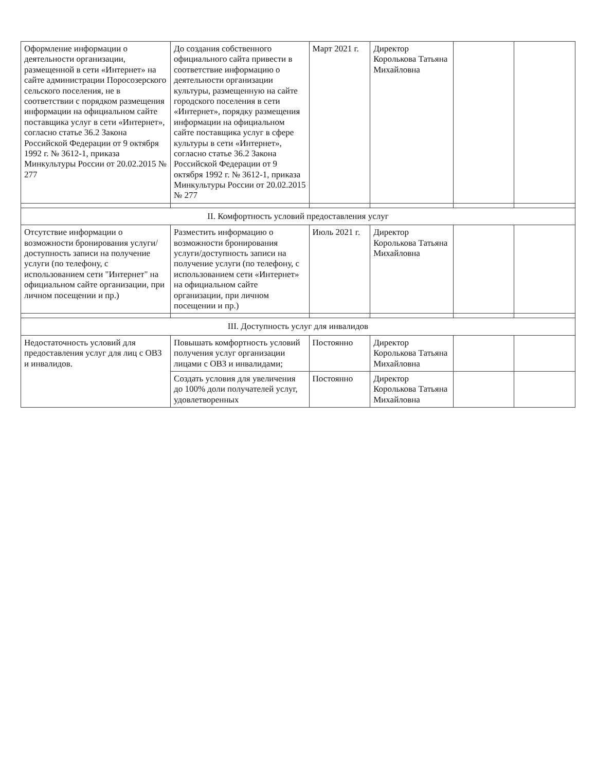| Оформление информации о деятельности организации, размещенной в сети «Интернет» на сайте администрации Поросозерского сельского поселения, не в соответствии с порядком размещения информации на официальном сайте поставщика услуг в сети «Интернет», согласно статье 36.2 Закона Российской Федерации от 9 октября 1992 г. № 3612-1, приказа Минкультуры России от 20.02.2015 № 277 | До создания собственного официального сайта привести в соответствие информацию о деятельности организации культуры, размещенную на сайте городского поселения в сети «Интернет», порядку размещения информации на официальном сайте поставщика услуг в сфере культуры в сети «Интернет», согласно статье 36.2 Закона Российской Федерации от 9 октября 1992 г. № 3612-1, приказа Минкультуры России от 20.02.2015 № 277 | Март 2021 г. | Директор Королькова Татьяна Михайловна | | |
| II. Комфортность условий предоставления услуг | | | | | |
| Отсутствие информации о возможности бронирования услуги/доступность записи на получение услуги (по телефону, с использованием сети "Интернет" на официальном сайте организации, при личном посещении и пр.) | Разместить информацию о возможности бронирования услуги/доступность записи на получение услуги (по телефону, с использованием сети «Интернет» на официальном сайте организации, при личном посещении и пр.) | Июль 2021 г. | Директор Королькова Татьяна Михайловна | | |
| III. Доступность услуг для инвалидов | | | | | |
| Недостаточность условий для предоставления услуг для лиц с ОВЗ и инвалидов. | Повышать комфортность условий получения услуг организации лицами с ОВЗ и инвалидами; | Постоянно | Директор Королькова Татьяна Михайловна | | |
| | Создать условия для увеличения до 100% доли получателей услуг, удовлетворенных | Постоянно | Директор Королькова Татьяна Михайловна | | |